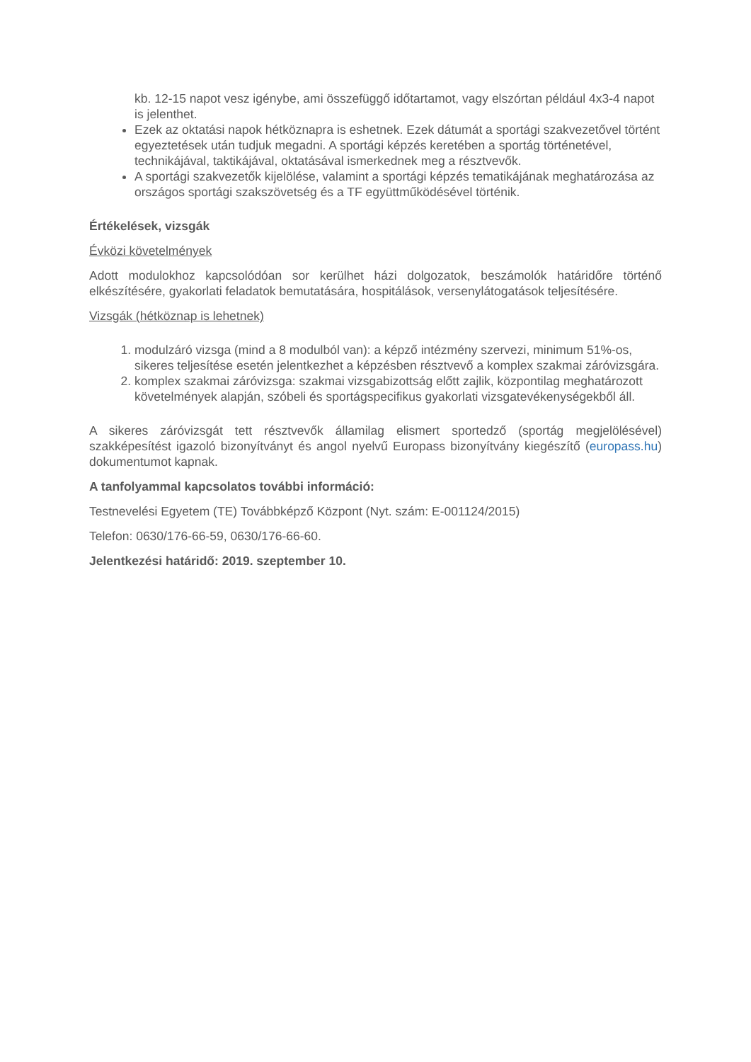kb. 12-15 napot vesz igénybe, ami összefüggő időtartamot, vagy elszórtan például 4x3-4 napot is jelenthet.
Ezek az oktatási napok hétköznapra is eshetnek. Ezek dátumát a sportági szakvezetővel történt egyeztetések után tudjuk megadni. A sportági képzés keretében a sportág történetével, technikájával, taktikájával, oktatásával ismerkednek meg a résztvevők.
A sportági szakvezetők kijelölése, valamint a sportági képzés tematikájának meghatározása az országos sportági szakszövetség és a TF együttműködésével történik.
Értékelések, vizsgák
Évközi követelmények
Adott modulokhoz kapcsolódóan sor kerülhet házi dolgozatok, beszámolók határidőre történő elkészítésére, gyakorlati feladatok bemutatására, hospitálások, versenylátogatások teljesítésére.
Vizsgák (hétköznap is lehetnek)
1. modulzáró vizsga (mind a 8 modulból van): a képző intézmény szervezi, minimum 51%-os, sikeres teljesítése esetén jelentkezhet a képzésben résztvevő a komplex szakmai záróvizsgára.
2. komplex szakmai záróvizsga: szakmai vizsgabizottság előtt zajlik, központilag meghatározott követelmények alapján, szóbeli és sportágspecifikus gyakorlati vizsgatevékenységekből áll.
A sikeres záróvizsgát tett résztvevők államilag elismert sportedző (sportág megjelölésével) szakképesítést igazoló bizonyítványt és angol nyelvű Europass bizonyítvány kiegészítő (europass.hu) dokumentumot kapnak.
A tanfolyammal kapcsolatos további információ:
Testnevelési Egyetem (TE) Továbbképző Központ (Nyt. szám: E-001124/2015)
Telefon: 0630/176-66-59, 0630/176-66-60.
Jelentkezési határidő: 2019. szeptember 10.